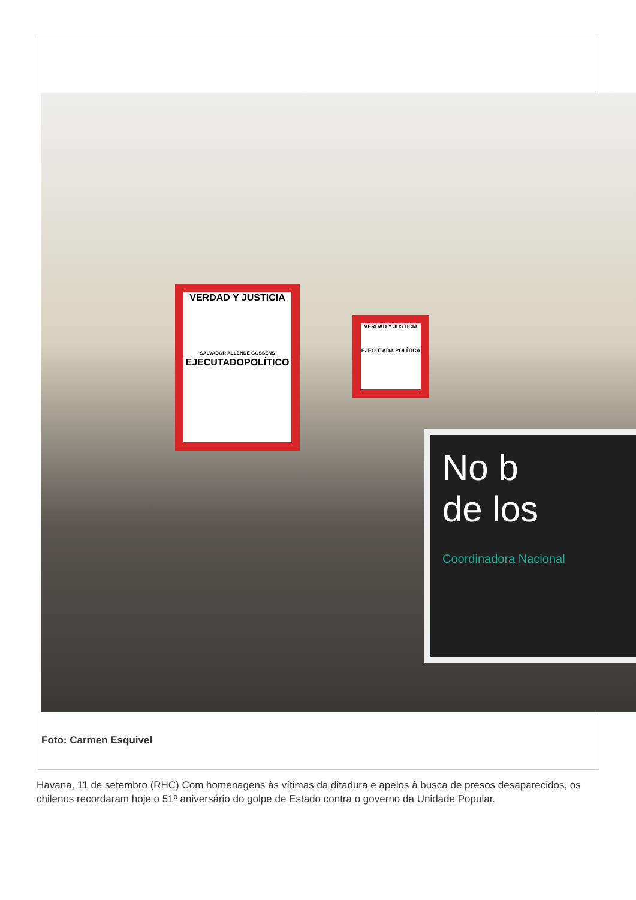VERDAD Y JUSTICIA
SALVADOR ALLENDE GOSSENS
EJECUTADOPOLÍTICO
VERDAD Y JUSTICIA
EJECUTADA POLÍTICA
No b
de los
Coordinadora Nacional
Foto: Carmen Esquivel
Havana, 11 de setembro (RHC) Com homenagens às vítimas da ditadura e apelos à busca de presos desaparecidos, os chilenos recordaram hoje o 51º aniversário do golpe de Estado contra o governo da Unidade Popular.